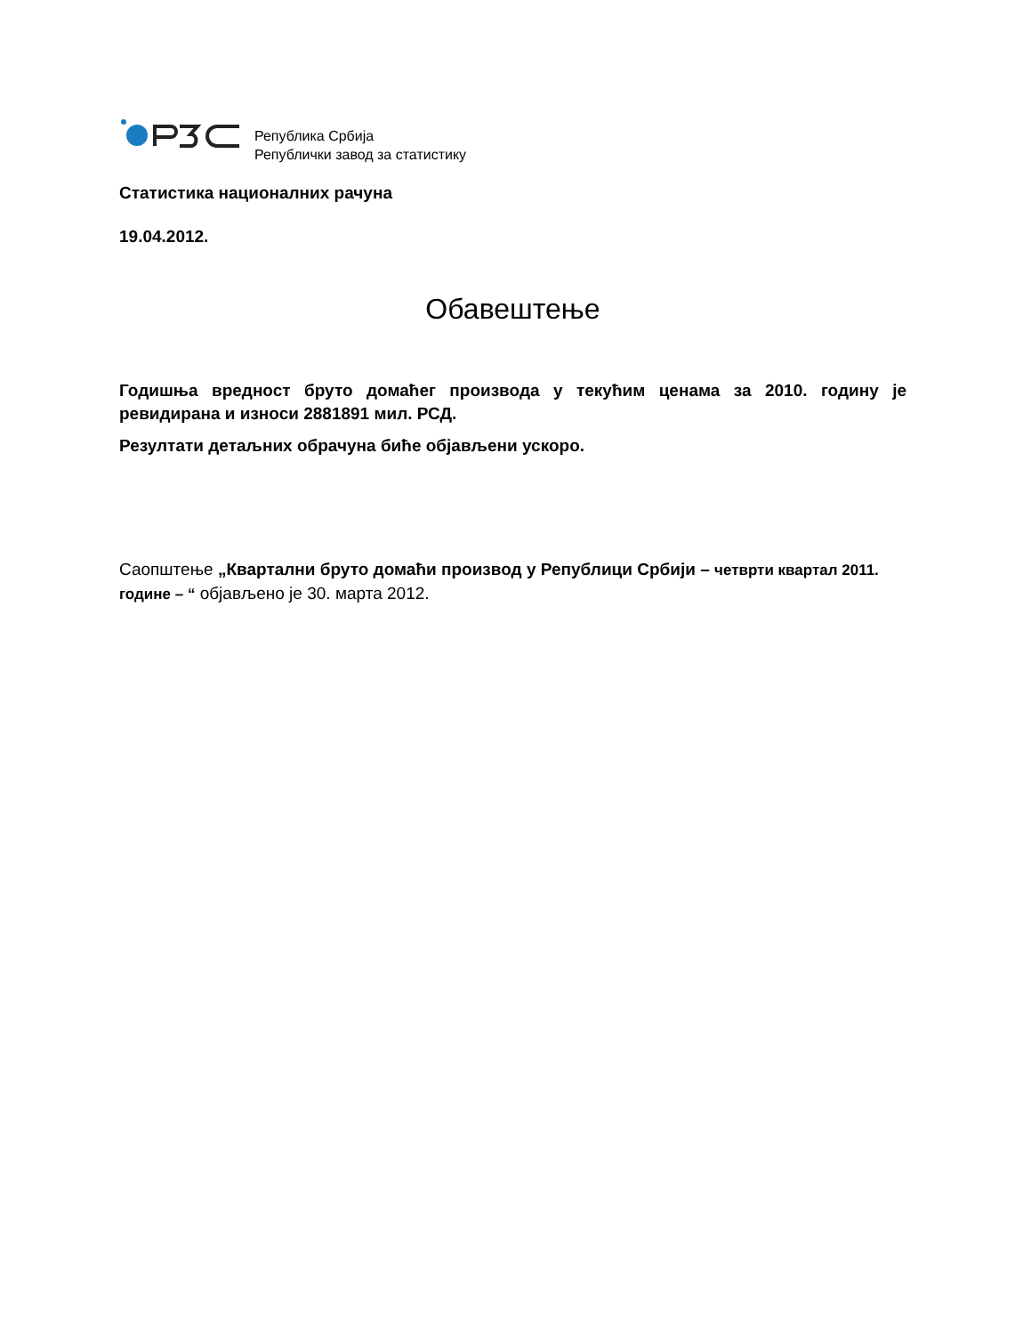Република Србија
Републички завод за статистику
Статистика националних рачуна
19.04.2012.
Обавештење
Годишња вредност бруто домаћег производа у текућим ценама за 2010. годину је ревидирана и износи 2881891 мил. РСД.
Резултати детаљних обрачуна биће објављени ускоро.
Саопштење „Квартални бруто домаћи производ у Републици Србији – четврти квартал 2011. године – “ објављено је 30. марта 2012.